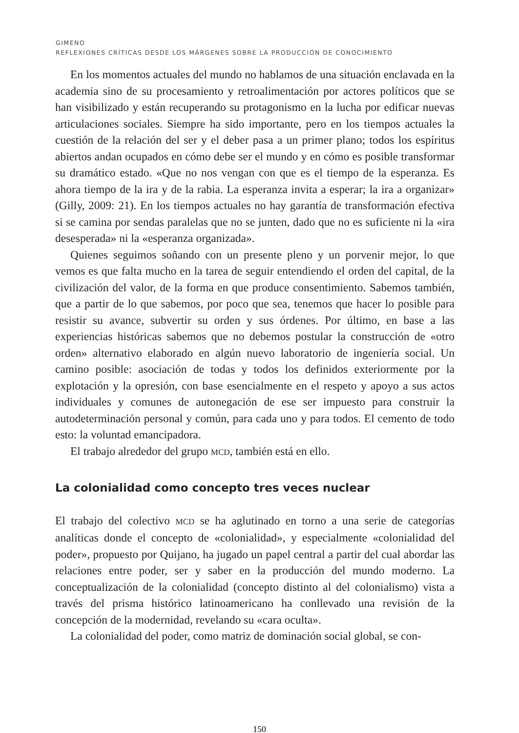GIMENO
REFLEXIONES CRÍTICAS DESDE LOS MÁRGENES SOBRE LA PRODUCCIÓN DE CONOCIMIENTO
En los momentos actuales del mundo no hablamos de una situación enclavada en la academia sino de su procesamiento y retroalimentación por actores políticos que se han visibilizado y están recuperando su protagonismo en la lucha por edificar nuevas articulaciones sociales. Siempre ha sido importante, pero en los tiempos actuales la cuestión de la relación del ser y el deber pasa a un primer plano; todos los espíritus abiertos andan ocupados en cómo debe ser el mundo y en cómo es posible transformar su dramático estado. «Que no nos vengan con que es el tiempo de la esperanza. Es ahora tiempo de la ira y de la rabia. La esperanza invita a esperar; la ira a organizar» (Gilly, 2009: 21). En los tiempos actuales no hay garantía de transformación efectiva si se camina por sendas paralelas que no se junten, dado que no es suficiente ni la «ira desesperada» ni la «esperanza organizada».
Quienes seguimos soñando con un presente pleno y un porvenir mejor, lo que vemos es que falta mucho en la tarea de seguir entendiendo el orden del capital, de la civilización del valor, de la forma en que produce consentimiento. Sabemos también, que a partir de lo que sabemos, por poco que sea, tenemos que hacer lo posible para resistir su avance, subvertir su orden y sus órdenes. Por último, en base a las experiencias históricas sabemos que no debemos postular la construcción de «otro orden» alternativo elaborado en algún nuevo laboratorio de ingeniería social. Un camino posible: asociación de todas y todos los definidos exteriormente por la explotación y la opresión, con base esencialmente en el respeto y apoyo a sus actos individuales y comunes de autonegación de ese ser impuesto para construir la autodeterminación personal y común, para cada uno y para todos. El cemento de todo esto: la voluntad emancipadora.
El trabajo alrededor del grupo MCD, también está en ello.
La colonialidad como concepto tres veces nuclear
El trabajo del colectivo MCD se ha aglutinado en torno a una serie de categorías analíticas donde el concepto de «colonialidad», y especialmente «colonialidad del poder», propuesto por Quijano, ha jugado un papel central a partir del cual abordar las relaciones entre poder, ser y saber en la producción del mundo moderno. La conceptualización de la colonialidad (concepto distinto al del colonialismo) vista a través del prisma histórico latinoamericano ha conllevado una revisión de la concepción de la modernidad, revelando su «cara oculta».
La colonialidad del poder, como matriz de dominación social global, se con-
150